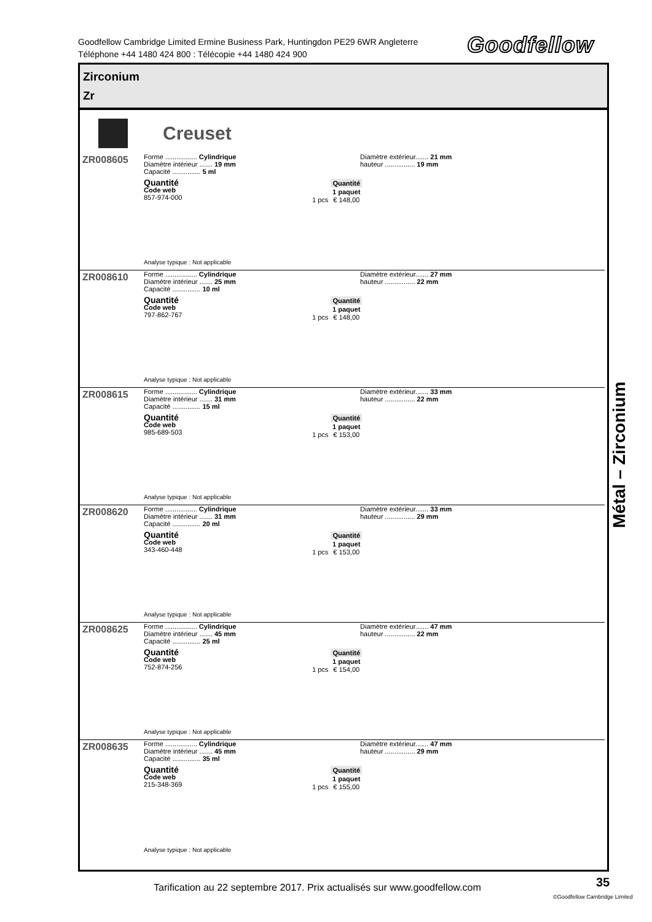Goodfellow Cambridge Limited Ermine Business Park, Huntingdon PE29 6WR Angleterre
Téléphone +44 1480 424 800 : Télécopie +44 1480 424 900
Goodfellow
Zirconium
Zr
Creuset
ZR008605
Forme ................. Cylindrique
Diamètre intérieur ....... 19 mm
Capacité ............... 5 ml
Diamètre extérieur....... 21 mm
hauteur ................ 19 mm
Quantité
Code web
857-974-000
| | Quantité |
| | 1 paquet |
| 1 pcs | € 148,00 |
Analyse typique : Not applicable
ZR008610
Forme ................. Cylindrique
Diamètre intérieur ....... 25 mm
Capacité ............... 10 ml
Diamètre extérieur....... 27 mm
hauteur ................ 22 mm
Quantité
Code web
797-862-767
| | Quantité |
| | 1 paquet |
| 1 pcs | € 148,00 |
Analyse typique : Not applicable
ZR008615
Forme ................. Cylindrique
Diamètre intérieur ....... 31 mm
Capacité ............... 15 ml
Diamètre extérieur....... 33 mm
hauteur ................ 22 mm
Quantité
Code web
985-689-503
| | Quantité |
| | 1 paquet |
| 1 pcs | € 153,00 |
Analyse typique : Not applicable
ZR008620
Forme ................. Cylindrique
Diamètre intérieur ....... 31 mm
Capacité ............... 20 ml
Diamètre extérieur....... 33 mm
hauteur ................ 29 mm
Quantité
Code web
343-460-448
| | Quantité |
| | 1 paquet |
| 1 pcs | € 153,00 |
Analyse typique : Not applicable
ZR008625
Forme ................. Cylindrique
Diamètre intérieur ....... 45 mm
Capacité ............... 25 ml
Diamètre extérieur....... 47 mm
hauteur ................ 22 mm
Quantité
Code web
752-874-256
| | Quantité |
| | 1 paquet |
| 1 pcs | € 154,00 |
Analyse typique : Not applicable
ZR008635
Forme ................. Cylindrique
Diamètre intérieur ....... 45 mm
Capacité ............... 35 ml
Diamètre extérieur....... 47 mm
hauteur ................ 29 mm
Quantité
Code web
215-348-369
| | Quantité |
| | 1 paquet |
| 1 pcs | € 155,00 |
Analyse typique : Not applicable
Métal – Zirconium
Tarification au 22 septembre 2017. Prix actualisés sur www.goodfellow.com
35
©Goodfellow Cambridge Limited